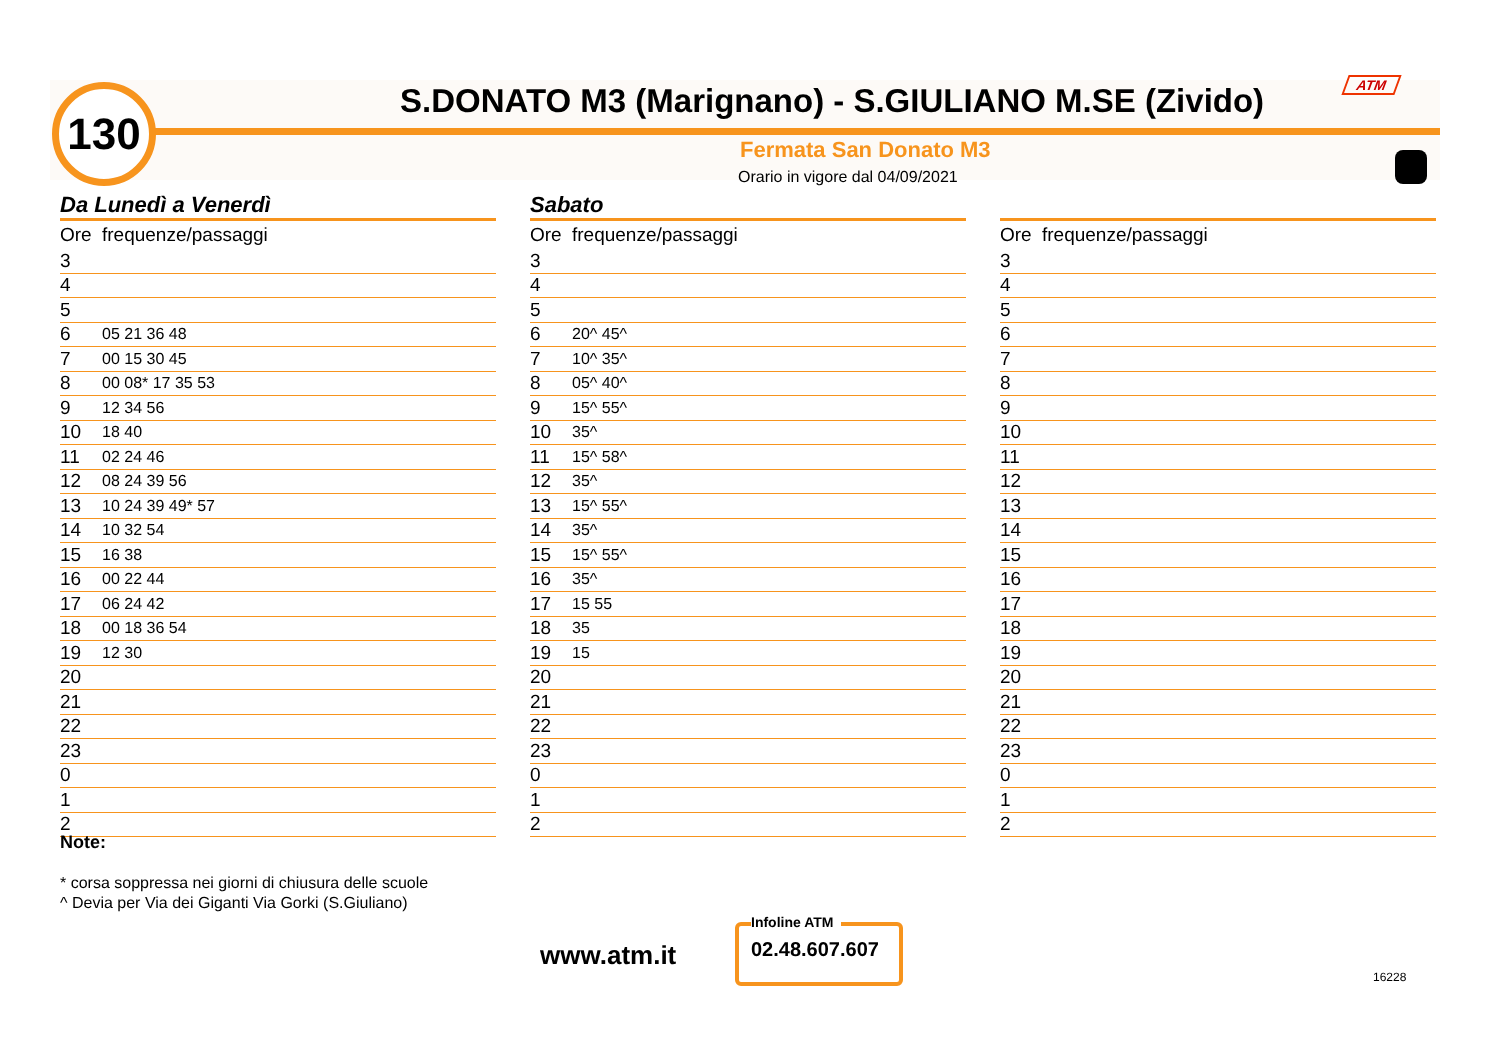130
S.DONATO M3 (Marignano) - S.GIULIANO M.SE (Zivido)
ATM
Fermata San Donato M3
Orario in vigore dal 04/09/2021
Da Lunedì a Venerdì
| Ore | frequenze/passaggi |
| --- | --- |
| 3 | |
| 4 | |
| 5 | |
| 6 | 05 21 36 48 |
| 7 | 00 15 30 45 |
| 8 | 00 08* 17 35 53 |
| 9 | 12 34 56 |
| 10 | 18 40 |
| 11 | 02 24 46 |
| 12 | 08 24 39 56 |
| 13 | 10 24 39 49* 57 |
| 14 | 10 32 54 |
| 15 | 16 38 |
| 16 | 00 22 44 |
| 17 | 06 24 42 |
| 18 | 00 18 36 54 |
| 19 | 12 30 |
| 20 | |
| 21 | |
| 22 | |
| 23 | |
| 0 | |
| 1 | |
| 2 | |
Sabato
| Ore | frequenze/passaggi |
| --- | --- |
| 3 | |
| 4 | |
| 5 | |
| 6 | 20^ 45^ |
| 7 | 10^ 35^ |
| 8 | 05^ 40^ |
| 9 | 15^ 55^ |
| 10 | 35^ |
| 11 | 15^ 58^ |
| 12 | 35^ |
| 13 | 15^ 55^ |
| 14 | 35^ |
| 15 | 15^ 55^ |
| 16 | 35^ |
| 17 | 15 55 |
| 18 | 35 |
| 19 | 15 |
| 20 | |
| 21 | |
| 22 | |
| 23 | |
| 0 | |
| 1 | |
| 2 | |
| Ore | frequenze/passaggi |
| --- | --- |
| 3 | |
| 4 | |
| 5 | |
| 6 | |
| 7 | |
| 8 | |
| 9 | |
| 10 | |
| 11 | |
| 12 | |
| 13 | |
| 14 | |
| 15 | |
| 16 | |
| 17 | |
| 18 | |
| 19 | |
| 20 | |
| 21 | |
| 22 | |
| 23 | |
| 0 | |
| 1 | |
| 2 | |
Note:
* corsa soppressa nei giorni di chiusura delle scuole
^ Devia per Via dei Giganti Via Gorki (S.Giuliano)
www.atm.it
Infoline ATM
02.48.607.607
16228